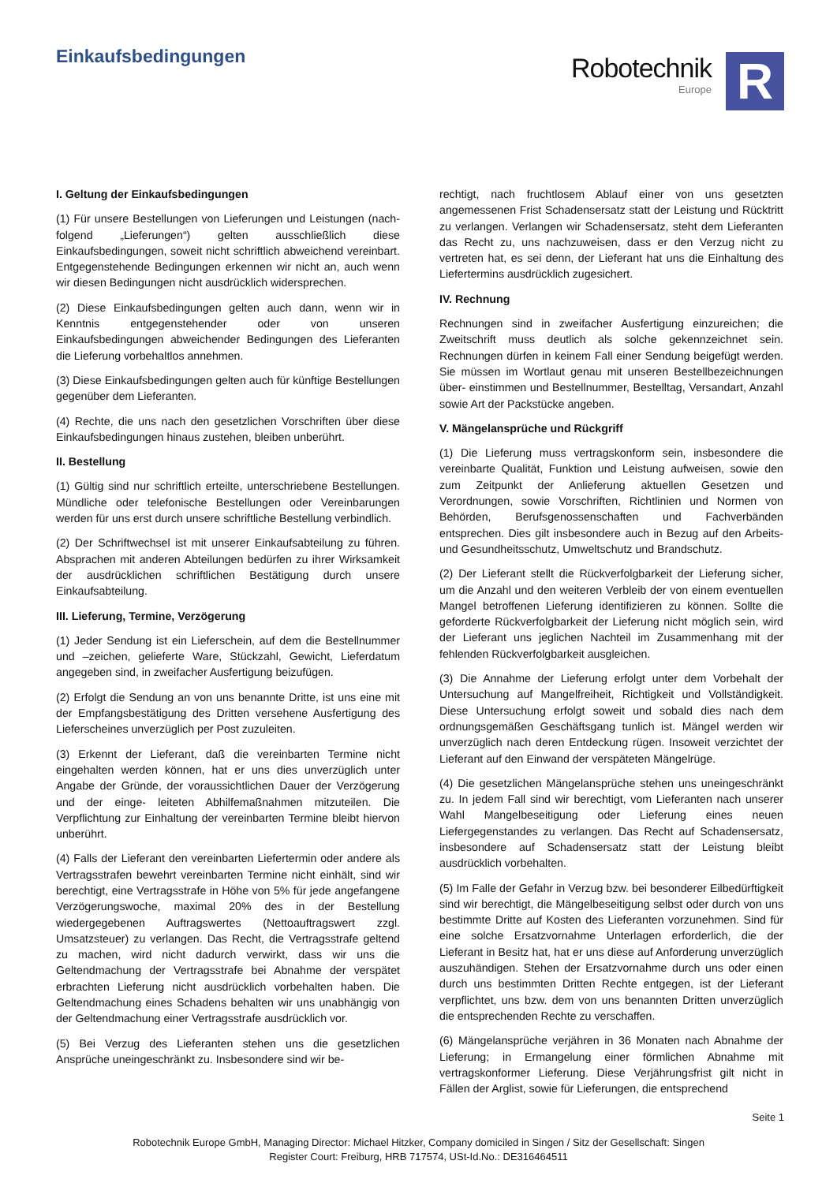Einkaufsbedingungen
Robotechnik
Europe
R
I. Geltung der Einkaufsbedingungen
(1) Für unsere Bestellungen von Lieferungen und Leistungen (nach- folgend „Lieferungen“) gelten ausschließlich diese Einkaufsbedingungen, soweit nicht schriftlich abweichend vereinbart. Entgegenstehende Bedingungen erkennen wir nicht an, auch wenn wir diesen Bedingungen nicht ausdrücklich widersprechen.
(2) Diese Einkaufsbedingungen gelten auch dann, wenn wir in Kenntnis entgegenstehender oder von unseren Einkaufsbedingungen abweichender Bedingungen des Lieferanten die Lieferung vorbehaltlos annehmen.
(3) Diese Einkaufsbedingungen gelten auch für künftige Bestellungen gegenüber dem Lieferanten.
(4) Rechte, die uns nach den gesetzlichen Vorschriften über diese Einkaufsbedingungen hinaus zustehen, bleiben unberührt.
II. Bestellung
(1) Gültig sind nur schriftlich erteilte, unterschriebene Bestellungen. Mündliche oder telefonische Bestellungen oder Vereinbarungen werden für uns erst durch unsere schriftliche Bestellung verbindlich.
(2) Der Schriftwechsel ist mit unserer Einkaufsabteilung zu führen. Absprachen mit anderen Abteilungen bedürfen zu ihrer Wirksamkeit der ausdrücklichen schriftlichen Bestätigung durch unsere Einkaufsabteilung.
III. Lieferung, Termine, Verzögerung
(1) Jeder Sendung ist ein Lieferschein, auf dem die Bestellnummer und –zeichen, gelieferte Ware, Stückzahl, Gewicht, Lieferdatum angegeben sind, in zweifacher Ausfertigung beizufügen.
(2) Erfolgt die Sendung an von uns benannte Dritte, ist uns eine mit der Empfangsbestätigung des Dritten versehene Ausfertigung des Lieferscheines unverzüglich per Post zuzuleiten.
(3) Erkennt der Lieferant, daß die vereinbarten Termine nicht eingehalten werden können, hat er uns dies unverzüglich unter Angabe der Gründe, der voraussichtlichen Dauer der Verzögerung und der einge- leiteten Abhilfemaßnahmen mitzuteilen. Die Verpflichtung zur Einhaltung der vereinbarten Termine bleibt hiervon unberührt.
(4) Falls der Lieferant den vereinbarten Liefertermin oder andere als Vertragsstrafen bewehrt vereinbarten Termine nicht einhält, sind wir berechtigt, eine Vertragsstrafe in Höhe von 5% für jede angefangene Verzögerungswoche, maximal 20% des in der Bestellung wiedergegebenen Auftragswertes (Nettoauftragswert zzgl. Umsatzsteuer) zu verlangen. Das Recht, die Vertragsstrafe geltend zu machen, wird nicht dadurch verwirkt, dass wir uns die Geltendmachung der Vertragsstrafe bei Abnahme der verspätet erbrachten Lieferung nicht ausdrücklich vorbehalten haben. Die Geltendmachung eines Schadens behalten wir uns unabhängig von der Geltendmachung einer Vertragsstrafe ausdrücklich vor.
(5) Bei Verzug des Lieferanten stehen uns die gesetzlichen Ansprüche uneingeschränkt zu. Insbesondere sind wir be-
rechtigt, nach fruchtlosem Ablauf einer von uns gesetzten angemessenen Frist Schadensersatz statt der Leistung und Rücktritt zu verlangen. Verlangen wir Schadensersatz, steht dem Lieferanten das Recht zu, uns nachzuweisen, dass er den Verzug nicht zu vertreten hat, es sei denn, der Lieferant hat uns die Einhaltung des Liefertermins ausdrücklich zugesichert.
IV. Rechnung
Rechnungen sind in zweifacher Ausfertigung einzureichen; die Zweitschrift muss deutlich als solche gekennzeichnet sein. Rechnungen dürfen in keinem Fall einer Sendung beigefügt werden. Sie müssen im Wortlaut genau mit unseren Bestellbezeichnungen über- einstimmen und Bestellnummer, Bestelltag, Versandart, Anzahl sowie Art der Packstücke angeben.
V. Mängelansprüche und Rückgriff
(1) Die Lieferung muss vertragskonform sein, insbesondere die vereinbarte Qualität, Funktion und Leistung aufweisen, sowie den zum Zeitpunkt der Anlieferung aktuellen Gesetzen und Verordnungen, sowie Vorschriften, Richtlinien und Normen von Behörden, Berufsgenossenschaften und Fachverbänden entsprechen. Dies gilt insbesondere auch in Bezug auf den Arbeits- und Gesundheitsschutz, Umweltschutz und Brandschutz.
(2) Der Lieferant stellt die Rückverfolgbarkeit der Lieferung sicher, um die Anzahl und den weiteren Verbleib der von einem eventuellen Mangel betroffenen Lieferung identifizieren zu können. Sollte die geforderte Rückverfolgbarkeit der Lieferung nicht möglich sein, wird der Lieferant uns jeglichen Nachteil im Zusammenhang mit der fehlenden Rückverfolgbarkeit ausgleichen.
(3) Die Annahme der Lieferung erfolgt unter dem Vorbehalt der Untersuchung auf Mangelfreiheit, Richtigkeit und Vollständigkeit. Diese Untersuchung erfolgt soweit und sobald dies nach dem ordnungsgemäßen Geschäftsgang tunlich ist. Mängel werden wir unverzüglich nach deren Entdeckung rügen. Insoweit verzichtet der Lieferant auf den Einwand der verspäteten Mängelrüge.
(4) Die gesetzlichen Mängelansprüche stehen uns uneingeschränkt zu. In jedem Fall sind wir berechtigt, vom Lieferanten nach unserer Wahl Mangelbeseitigung oder Lieferung eines neuen Liefergegenstandes zu verlangen. Das Recht auf Schadensersatz, insbesondere auf Schadensersatz statt der Leistung bleibt ausdrücklich vorbehalten.
(5) Im Falle der Gefahr in Verzug bzw. bei besonderer Eilbedürftigkeit sind wir berechtigt, die Mängelbeseitigung selbst oder durch von uns bestimmte Dritte auf Kosten des Lieferanten vorzunehmen. Sind für eine solche Ersatzvornahme Unterlagen erforderlich, die der Lieferant in Besitz hat, hat er uns diese auf Anforderung unverzüglich auszuhändigen. Stehen der Ersatzvornahme durch uns oder einen durch uns bestimmten Dritten Rechte entgegen, ist der Lieferant verpflichtet, uns bzw. dem von uns benannten Dritten unverzüglich die entsprechenden Rechte zu verschaffen.
(6) Mängelansprüche verjähren in 36 Monaten nach Abnahme der Lieferung; in Ermangelung einer förmlichen Abnahme mit vertragskonformer Lieferung. Diese Verjährungsfrist gilt nicht in Fällen der Arglist, sowie für Lieferungen, die entsprechend
Seite 1
Robotechnik Europe GmbH, Managing Director: Michael Hitzker, Company domiciled in Singen / Sitz der Gesellschaft: Singen
Register Court: Freiburg, HRB 717574, USt-Id.No.: DE316464511